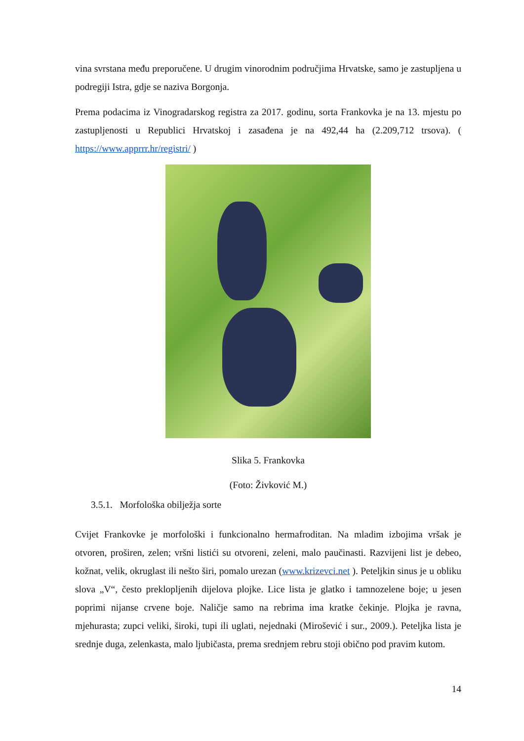vina svrstana među preporučene. U drugim vinorodnim područjima Hrvatske, samo je zastupljena u podregiji Istra, gdje se naziva Borgonja.
Prema podacima iz Vinogradarskog registra za 2017. godinu, sorta Frankovka je na 13. mjestu po zastupljenosti u Republici Hrvatskoj i zasađena je na 492,44 ha (2.209,712 trsova). ( https://www.apprrr.hr/registri/ )
Slika 5. Frankovka
(Foto: Živković M.)
3.5.1. Morfološka obilježja sorte
Cvijet Frankovke je morfološki i funkcionalno hermafroditan. Na mladim izbojima vršak je otvoren, proširen, zelen; vršni listići su otvoreni, zeleni, malo paučinasti. Razvijeni list je debeo, kožnat, velik, okruglast ili nešto širi, pomalo urezan (www.krizevci.net ). Peteljkin sinus je u obliku slova „V“, često preklopljenih dijelova plojke. Lice lista je glatko i tamnozelene boje; u jesen poprimi nijanse crvene boje. Naličje samo na rebrima ima kratke čekinje. Plojka je ravna, mjehurasta; zupci veliki, široki, tupi ili uglati, nejednaki (Mirošević i sur., 2009.). Peteljka lista je srednje duga, zelenkasta, malo ljubičasta, prema srednjem rebru stoji obično pod pravim kutom.
14